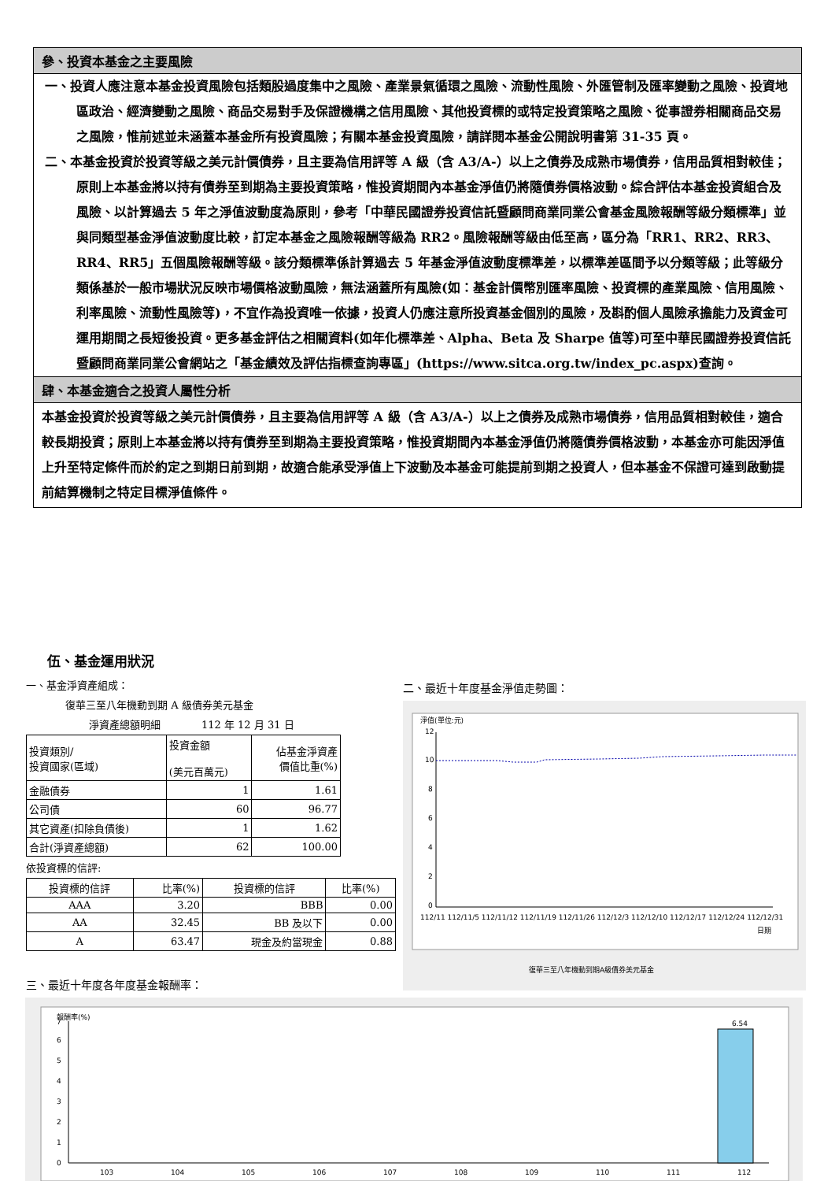參、投資本基金之主要風險
一、投資人應注意本基金投資風險包括類股過度集中之風險、產業景氣循環之風險、流動性風險、外匯管制及匯率變動之風險、投資地區政治、經濟變動之風險、商品交易對手及保證機構之信用風險、其他投資標的或特定投資策略之風險、從事證券相關商品交易之風險，惟前述並未涵蓋本基金所有投資風險；有關本基金投資風險，請詳閱本基金公開說明書第 31-35 頁。
二、本基金投資於投資等級之美元計價債券，且主要為信用評等 A 級（含 A3/A-）以上之債券及成熟市場債券，信用品質相對較佳；原則上本基金將以持有債券至到期為主要投資策略，惟投資期間內本基金淨值仍將隨債券價格波動。綜合評估本基金投資組合及風險、以計算過去 5 年之淨值波動度為原則，參考「中華民國證券投資信託暨顧問商業同業公會基金風險報酬等級分類標準」並與同類型基金淨值波動度比較，訂定本基金之風險報酬等級為 RR2。風險報酬等級由低至高，區分為「RR1、RR2、RR3、RR4、RR5」五個風險報酬等級。該分類標準係計算過去 5 年基金淨值波動度標準差，以標準差區間予以分類等級；此等級分類係基於一般市場狀況反映市場價格波動風險，無法涵蓋所有風險(如：基金計價幣別匯率風險、投資標的產業風險、信用風險、利率風險、流動性風險等)，不宜作為投資唯一依據，投資人仍應注意所投資基金個別的風險，及斟酌個人風險承擔能力及資金可運用期間之長短後投資。更多基金評估之相關資料(如年化標準差、Alpha、Beta 及 Sharpe 值等)可至中華民國證券投資信託暨顧問商業同業公會網站之「基金績效及評估指標查詢專區」(https://www.sitca.org.tw/index_pc.aspx)查詢。
肆、本基金適合之投資人屬性分析
本基金投資於投資等級之美元計價債券，且主要為信用評等 A 級（含 A3/A-）以上之債券及成熟市場債券，信用品質相對較佳，適合較長期投資；原則上本基金將以持有債券至到期為主要投資策略，惟投資期間內本基金淨值仍將隨債券價格波動，本基金亦可能因淨值上升至特定條件而於約定之到期日前到期，故適合能承受淨值上下波動及本基金可能提前到期之投資人，但本基金不保證可達到啟動提前結算機制之特定目標淨值條件。
伍、基金運用狀況
一、基金淨資產組成：
復華三至八年機動到期 A 級債券美元基金
淨資產總額明細　　　　112 年 12 月 31 日
| 投資類別/ 投資國家(區域) | 投資金額 (美元百萬元) | 佔基金淨資產 價值比重(%) |
| 金融債券 | 1 | 1.61 |
| 公司債 | 60 | 96.77 |
| 其它資產(扣除負債後) | 1 | 1.62 |
| 合計(淨資產總額) | 62 | 100.00 |
依投資標的信評:
| 投資標的信評 | 比率(%) | 投資標的信評 | 比率(%) |
| AAA | 3.20 | BBB | 0.00 |
| AA | 32.45 | BB 及以下 | 0.00 |
| A | 63.47 | 現金及約當現金 | 0.88 |
二、最近十年度基金淨值走勢圖：
淨值(單位:元)
12
10
8
6
4
2
0
112/11 112/11/5 112/11/12 112/11/19 112/11/26 112/12/3 112/12/10 112/12/17 112/12/24 112/12/31
日期
復華三至八年機動到期A級債券美元基金
三、最近十年度各年度基金報酬率：
報酬率(%)
0
1
2
3
4
5
6
7
6.54
103
104
105
106
107
108
109
110
111
112